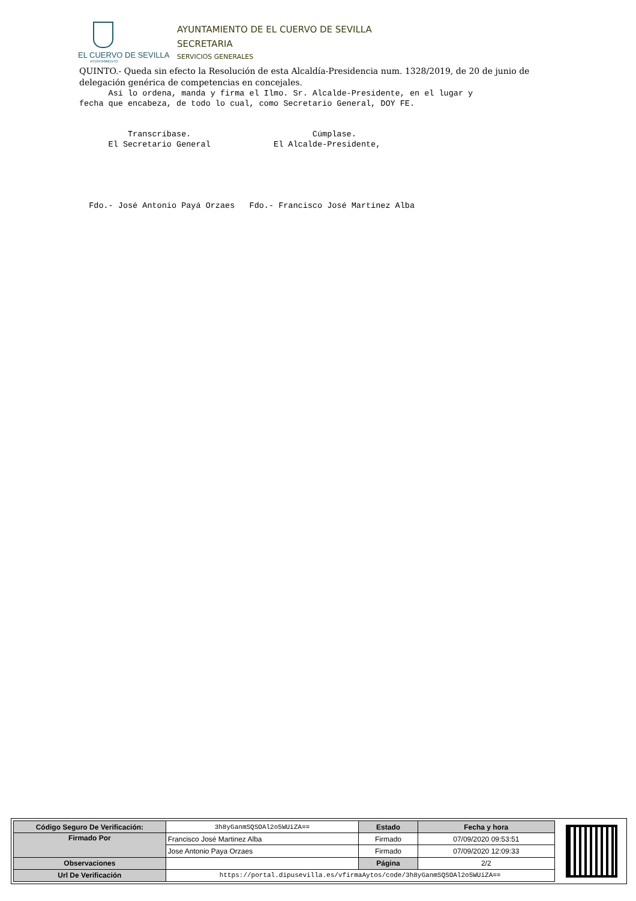EL CUERVO DE SEVILLA
AYUNTAMIENTO
AYUNTAMIENTO DE EL CUERVO DE SEVILLA
SECRETARIA
SERVICIOS GENERALES
QUINTO.- Queda sin efecto la Resolución de esta Alcaldía-Presidencia num. 1328/2019, de 20 de junio de delegación genérica de competencias en concejales.
Así lo ordena, manda y firma el Ilmo. Sr. Alcalde-Presidente, en el lugar y fecha que encabeza, de todo lo cual, como Secretario General, DOY FE. Transcríbase. Cúmplase. El Secretario General El Alcalde-Presidente, Fdo.- José Antonio Payá Orzaes Fdo.- Francisco José Martínez Alba
| Código Seguro De Verificación: | 3h8yGanmSQSOAl2o5WUiZA== | Estado | Fecha y hora |
| Firmado Por | Francisco José Martinez Alba | Firmado | 07/09/2020 09:53:51 |
| | Jose Antonio Paya Orzaes | Firmado | 07/09/2020 12:09:33 |
| Observaciones | | Página | 2/2 |
| Url De Verificación | https://portal.dipusevilla.es/vfirmaAytos/code/3h8yGanmSQSOAl2o5WUiZA== | | |